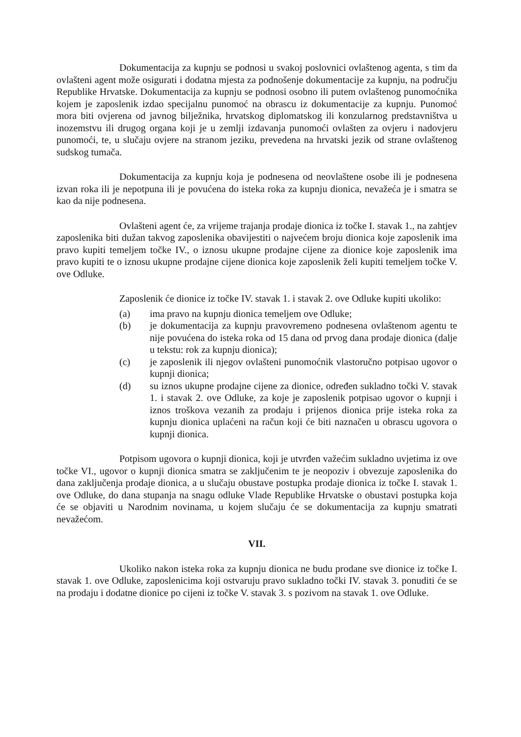Dokumentacija za kupnju se podnosi u svakoj poslovnici ovlaštenog agenta, s tim da ovlašteni agent može osigurati i dodatna mjesta za podnošenje dokumentacije za kupnju, na području Republike Hrvatske. Dokumentacija za kupnju se podnosi osobno ili putem ovlaštenog punomoćnika kojem je zaposlenik izdao specijalnu punomoć na obrascu iz dokumentacije za kupnju. Punomoć mora biti ovjerena od javnog bilježnika, hrvatskog diplomatskog ili konzularnog predstavništva u inozemstvu ili drugog organa koji je u zemlji izdavanja punomoći ovlašten za ovjeru i nadovjeru punomoći, te, u slučaju ovjere na stranom jeziku, prevedena na hrvatski jezik od strane ovlaštenog sudskog tumača.
Dokumentacija za kupnju koja je podnesena od neovlaštene osobe ili je podnesena izvan roka ili je nepotpuna ili je povućena do isteka roka za kupnju dionica, nevažeća je i smatra se kao da nije podnesena.
Ovlašteni agent će, za vrijeme trajanja prodaje dionica iz točke I. stavak 1., na zahtjev zaposlenika biti dužan takvog zaposlenika obavijestiti o najvećem broju dionica koje zaposlenik ima pravo kupiti temeljem točke IV., o iznosu ukupne prodajne cijene za dionice koje zaposlenik ima pravo kupiti te o iznosu ukupne prodajne cijene dionica koje zaposlenik želi kupiti temeljem točke V. ove Odluke.
Zaposlenik će dionice iz točke IV. stavak 1. i stavak 2. ove Odluke kupiti ukoliko:
(a) ima pravo na kupnju dionica temeljem ove Odluke;
(b) je dokumentacija za kupnju pravovremeno podnesena ovlaštenom agentu te nije povućena do isteka roka od 15 dana od prvog dana prodaje dionica (dalje u tekstu: rok za kupnju dionica);
(c) je zaposlenik ili njegov ovlašteni punomoćnik vlastoručno potpisao ugovor o kupnji dionica;
(d) su iznos ukupne prodajne cijene za dionice, određen sukladno točki V. stavak 1. i stavak 2. ove Odluke, za koje je zaposlenik potpisao ugovor o kupnji i iznos troškova vezanih za prodaju i prijenos dionica prije isteka roka za kupnju dionica uplaćeni na račun koji će biti naznačen u obrascu ugovora o kupnji dionica.
Potpisom ugovora o kupnji dionica, koji je utvrđen važećim sukladno uvjetima iz ove točke VI., ugovor o kupnji dionica smatra se zaključenim te je neopoziv i obvezuje zaposlenika do dana zaključenja prodaje dionica, a u slučaju obustave postupka prodaje dionica iz točke I. stavak 1. ove Odluke, do dana stupanja na snagu odluke Vlade Republike Hrvatske o obustavi postupka koja će se objaviti u Narodnim novinama, u kojem slučaju će se dokumentacija za kupnju smatrati nevažećom.
VII.
Ukoliko nakon isteka roka za kupnju dionica ne budu prodane sve dionice iz točke I. stavak 1. ove Odluke, zaposlenicima koji ostvaruju pravo sukladno točki IV. stavak 3. ponuditi će se na prodaju i dodatne dionice po cijeni iz točke V. stavak 3. s pozivom na stavak 1. ove Odluke.